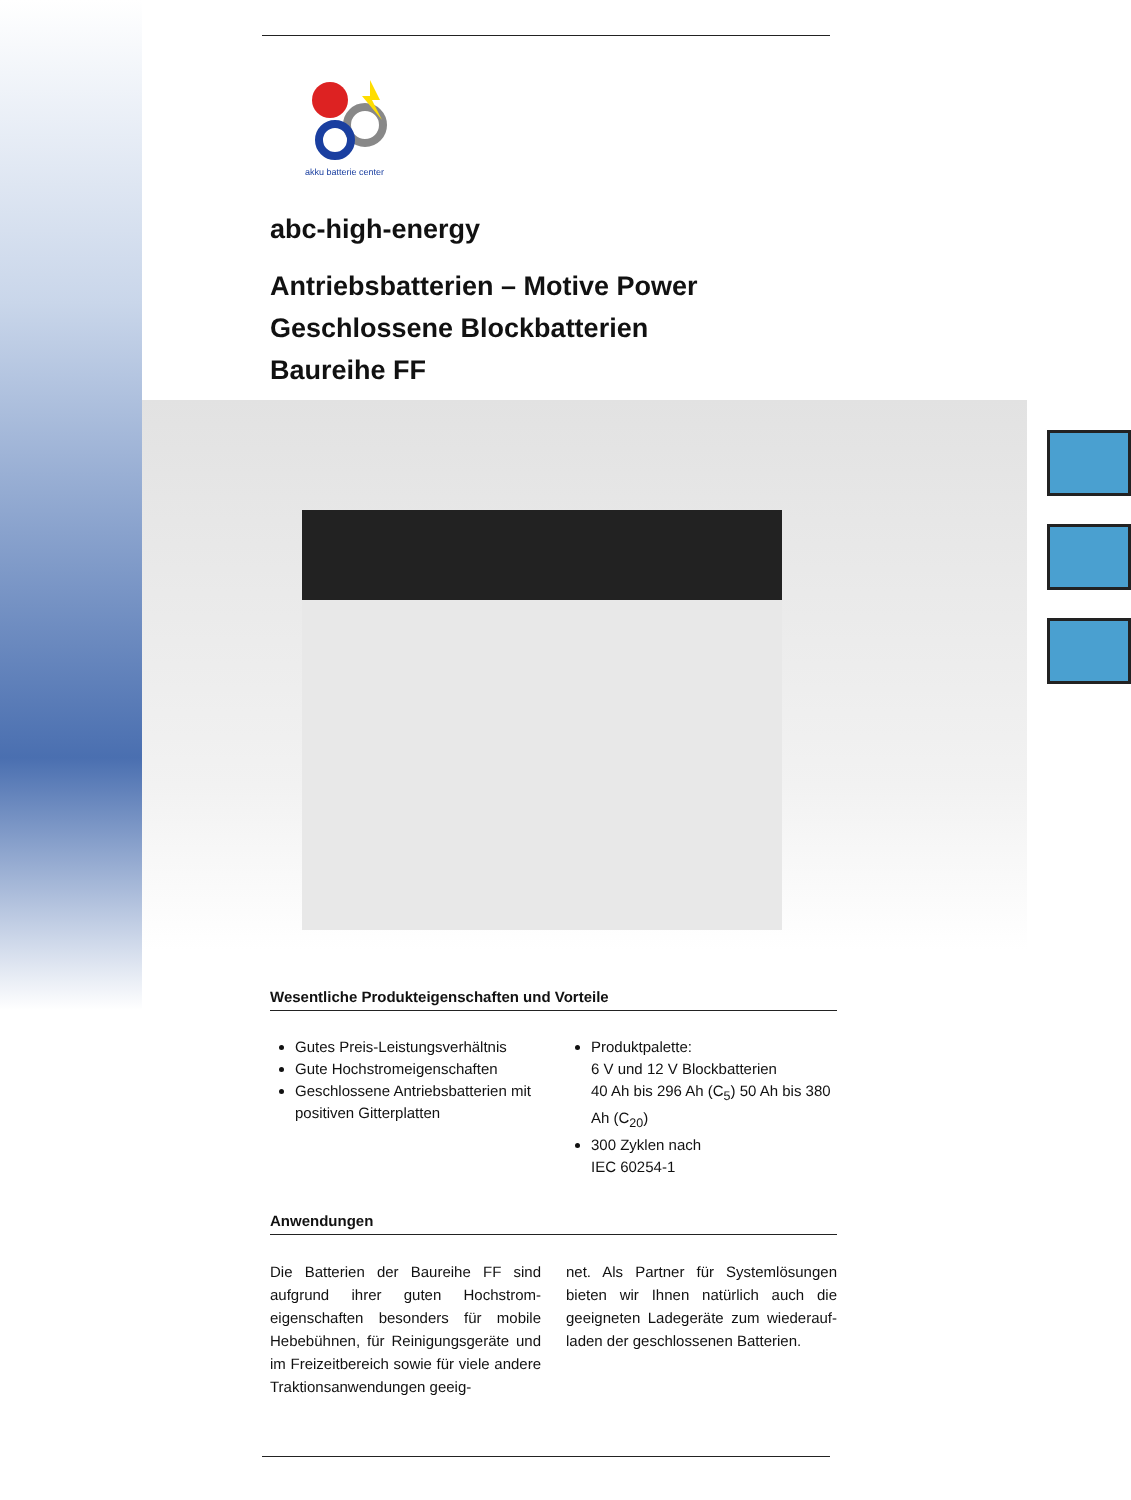akku batterie center
abc-high-energy
Antriebsbatterien – Motive Power
Geschlossene Blockbatterien
Baureihe FF
Wesentliche Produkteigenschaften und Vorteile
Gutes Preis-Leistungsverhältnis
Gute Hochstromeigenschaften
Geschlossene Antriebsbatterien mit positiven Gitterplatten
Produktpalette:
6 V und 12 V Blockbatterien
40 Ah bis 296 Ah (C<sub>5</sub>) 50 Ah bis 380 Ah (C<sub>20</sub>)
300 Zyklen nach
IEC 60254-1
Anwendungen
Die Batterien der Baureihe FF sind aufgrund ihrer guten Hochstrom-eigenschaften besonders für mobile Hebebühnen, für Reinigungsgeräte und im Freizeitbereich sowie für viele andere Traktionsanwendungen geeig-
net. Als Partner für Systemlösungen bieten wir Ihnen natürlich auch die geeigneten Ladegeräte zum wiederauf-laden der geschlossenen Batterien.